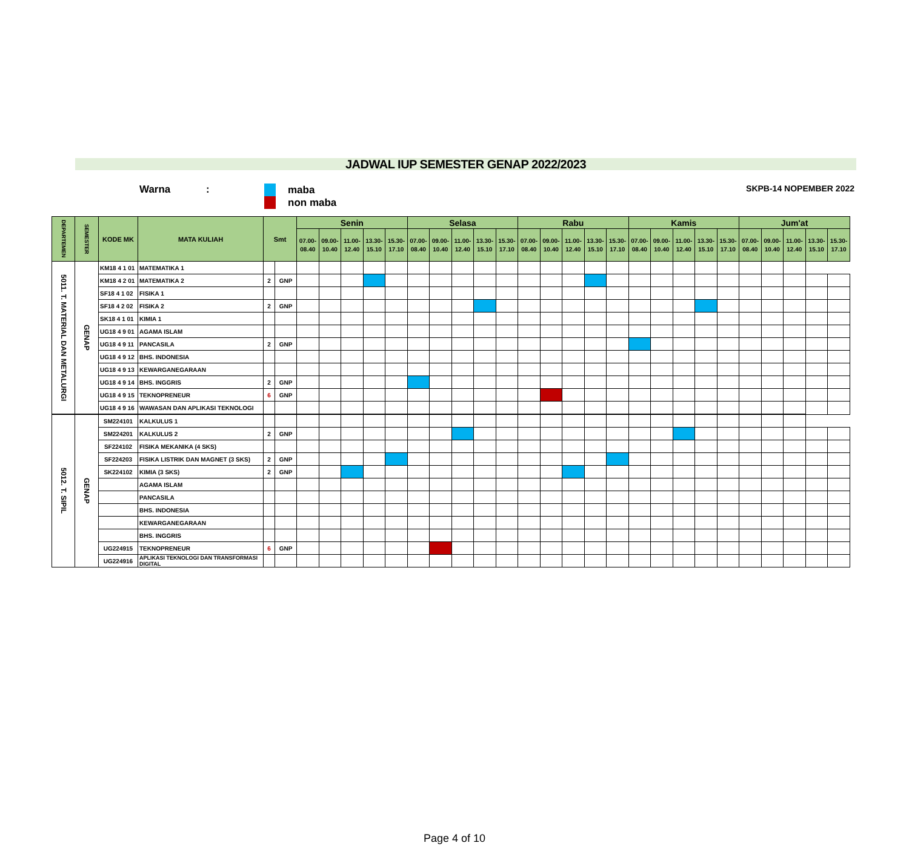JADWAL IUP SEMESTER GENAP 2022/2023
Warna :
maba
non maba
SKPB-14 NOPEMBER 2022
| DEPARTEMEN | SEMESTER | KODE MK | MATA KULIAH | Smt | | Senin | | | | | Selasa | | | | | Rabu | | | | | Kamis | | | | | Jum'at | | | | |
| --- | --- | --- | --- | --- | --- | --- | --- | --- | --- | --- | --- | --- | --- | --- | --- | --- | --- | --- | --- | --- | --- | --- | --- | --- | --- | --- | --- | --- | --- | --- |
| | | | | | | 07.00- 08.40 | 09.00- 10.40 | 11.00- 12.40 | 13.30- 15.10 | 15.30- 17.10 | 07.00- 08.40 | 09.00- 10.40 | 11.00- 12.40 | 13.30- 15.10 | 15.30- 17.10 | 07.00- 08.40 | 09.00- 10.40 | 11.00- 12.40 | 13.30- 15.10 | 15.30- 17.10 | 07.00- 08.40 | 09.00- 10.40 | 11.00- 12.40 | 13.30- 15.10 | 15.30- 17.10 | 07.00- 08.40 | 09.00- 10.40 | 11.00- 12.40 | 13.30- 15.10 | 15.30- 17.10 |
| 5011. T. MATERIAL DAN METALURGI | GENAP | KM18 4 1 01 | MATEMATIKA 1 | | | | | | | | | | | | | | | | | | | | | | | | | | | |
| | | KM18 4 2 01 | MATEMATIKA 2 | 2 | GNP | | | | | | | | | | | | | | | | | | | | | | | | | |
| | | SF18 4 1 02 | FISIKA 1 | | | | | | | | | | | | | | | | | | | | | | | | | | | |
| | | SF18 4 2 02 | FISIKA 2 | 2 | GNP | | | | | | | | | | | | | | | | | | | | | | | | | |
| | | SK18 4 1 01 | KIMIA 1 | | | | | | | | | | | | | | | | | | | | | | | | | | | |
| | | UG18 4 9 01 | AGAMA ISLAM | | | | | | | | | | | | | | | | | | | | | | | | | | | |
| | | UG18 4 9 11 | PANCASILA | 2 | GNP | | | | | | | | | | | | | | | | | | | | | | | | | |
| | | UG18 4 9 12 | BHS. INDONESIA | | | | | | | | | | | | | | | | | | | | | | | | | | | |
| | | UG18 4 9 13 | KEWARGANEGARAAN | | | | | | | | | | | | | | | | | | | | | | | | | | | |
| | | UG18 4 9 14 | BHS. INGGRIS | 2 | GNP | | | | | | | | | | | | | | | | | | | | | | | | | |
| | | UG18 4 9 15 | TEKNOPRENEUR | 6 | GNP | | | | | | | | | | | | | | | | | | | | | | | | | |
| | | UG18 4 9 16 | WAWASAN DAN APLIKASI TEKNOLOGI | | | | | | | | | | | | | | | | | | | | | | | | | | | |
| 5012. T. SIPIL | GENAP | SM224101 | KALKULUS 1 | | | | | | | | | | | | | | | | | | | | | | | | | | | |
| | | SM224201 | KALKULUS 2 | 2 | GNP | | | | | | | | | | | | | | | | | | | | | | | | | |
| | | SF224102 | FISIKA MEKANIKA (4 SKS) | | | | | | | | | | | | | | | | | | | | | | | | | | | |
| | | SF224203 | FISIKA LISTRIK DAN MAGNET (3 SKS) | 2 | GNP | | | | | | | | | | | | | | | | | | | | | | | | | |
| | | SK224102 | KIMIA (3 SKS) | 2 | GNP | | | | | | | | | | | | | | | | | | | | | | | | | |
| | | | AGAMA ISLAM | | | | | | | | | | | | | | | | | | | | | | | | | | | |
| | | | PANCASILA | | | | | | | | | | | | | | | | | | | | | | | | | | | |
| | | | BHS. INDONESIA | | | | | | | | | | | | | | | | | | | | | | | | | | | |
| | | | KEWARGANEGARAAN | | | | | | | | | | | | | | | | | | | | | | | | | | | |
| | | | BHS. INGGRIS | | | | | | | | | | | | | | | | | | | | | | | | | | | |
| | | UG224915 | TEKNOPRENEUR | 6 | GNP | | | | | | | | | | | | | | | | | | | | | | | | | |
| | | UG224916 | APLIKASI TEKNOLOGI DAN TRANSFORMASI DIGITAL | | | | | | | | | | | | | | | | | | | | | | | | | | | |
Page 4 of 10